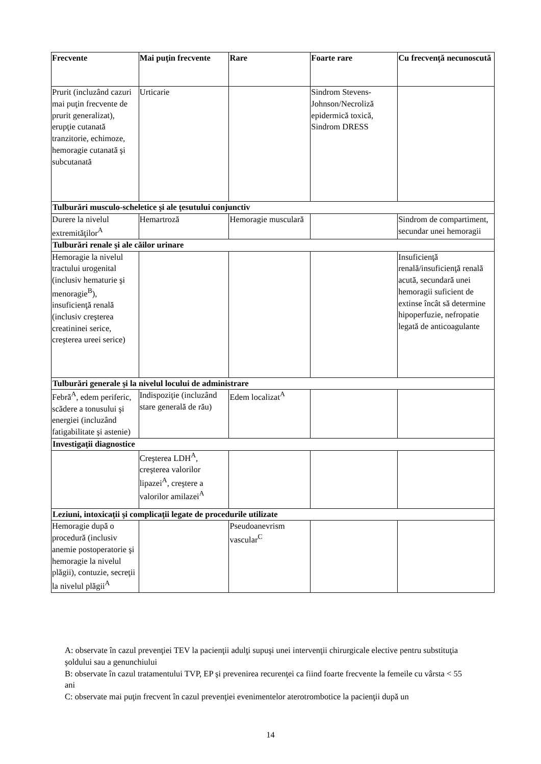| Frecvente | Mai puţin frecvente | Rare | Foarte rare | Cu frecvenţă necunoscută |
| --- | --- | --- | --- | --- |
| Prurit (incluzând cazuri mai puţin frecvente de prurit generalizat), erupţie cutanată tranzitorie, echimoze, hemoragie cutanată şi subcutanată | Urticarie | | Sindrom Stevens-Johnson/Necroliză epidermică toxică, Sindrom DRESS | |
| Tulburări musculo-scheletice şi ale ţesutului conjunctiv | | | | |
| Durere la nivelul extremităţilor<sup>A</sup> | Hemartroză | Hemoragie musculară | | Sindrom de compartiment, secundar unei hemoragii |
| Tulburări renale şi ale căilor urinare | | | | |
| Hemoragie la nivelul tractului urogenital (inclusiv hematurie şi menoragie<sup>B</sup>), insuficienţă renală (inclusiv creşterea creatininei serice, creşterea ureei serice) | | | | Insuficienţă renală/insuficienţă renală acută, secundară unei hemoragii suficient de extinse încât să determine hipoperfuzie, nefropatie legată de anticoagulante |
| Tulburări generale şi la nivelul locului de administrare | | | | |
| Febră<sup>A</sup>, edem periferic, scădere a tonusului şi energiei (incluzând fatigabilitate şi astenie) | Indispoziţie (incluzând stare generală de rău) | Edem localizat<sup>A</sup> | | |
| Investigaţii diagnostice | | | | |
| | Creşterea LDH<sup>A</sup>, creşterea valorilor lipazei<sup>A</sup>, creştere a valorilor amilazei<sup>A</sup> | | | |
| Leziuni, intoxicaţii şi complicaţii legate de procedurile utilizate | | | | |
| Hemoragie după o procedură (inclusiv anemie postoperatorie şi hemoragie la nivelul plăgii), contuzie, secreţii la nivelul plăgii<sup>A</sup> | | Pseudoanevrism vascular<sup>C</sup> | | |
A: observate în cazul prevenţiei TEV la pacienţii adulţi supuşi unei intervenţii chirurgicale elective pentru substituţia şoldului sau a genunchiului
B: observate în cazul tratamentului TVP, EP şi prevenirea recurenţei ca fiind foarte frecvente la femeile cu vârsta < 55 ani
C: observate mai puţin frecvent în cazul prevenţiei evenimentelor aterotrombotice la pacienţii după un
14